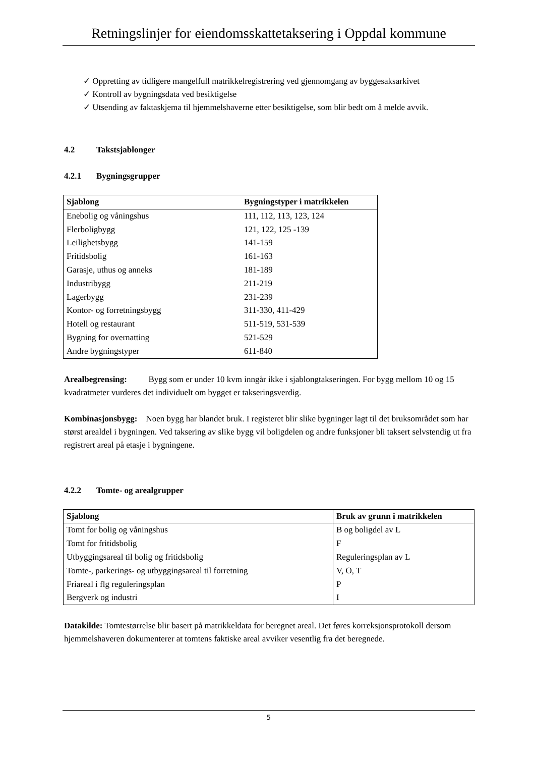Retningslinjer for eiendomsskattetaksering i Oppdal kommune
✓ Oppretting av tidligere mangelfull matrikkelregistrering ved gjennomgang av byggesaksarkivet
✓ Kontroll av bygningsdata ved besiktigelse
✓ Utsending av faktaskjema til hjemmelshaverne etter besiktigelse, som blir bedt om å melde avvik.
4.2 Takstsjablonger
4.2.1 Bygningsgrupper
| Sjablong | Bygningstyper i matrikkelen |
| --- | --- |
| Enebolig og våningshus | 111, 112, 113, 123, 124 |
| Flerboligbygg | 121, 122, 125 -139 |
| Leilighetsbygg | 141-159 |
| Fritidsbolig | 161-163 |
| Garasje, uthus og anneks | 181-189 |
| Industribygg | 211-219 |
| Lagerbygg | 231-239 |
| Kontor- og forretningsbygg | 311-330, 411-429 |
| Hotell og restaurant | 511-519, 531-539 |
| Bygning for overnatting | 521-529 |
| Andre bygningstyper | 611-840 |
Arealbegrensing: Bygg som er under 10 kvm inngår ikke i sjablongtakseringen. For bygg mellom 10 og 15 kvadratmeter vurderes det individuelt om bygget er takseringsverdig.
Kombinasjonsbygg: Noen bygg har blandet bruk. I registeret blir slike bygninger lagt til det bruksområdet som har størst arealdel i bygningen. Ved taksering av slike bygg vil boligdelen og andre funksjoner bli taksert selvstendig ut fra registrert areal på etasje i bygningene.
4.2.2 Tomte- og arealgrupper
| Sjablong | Bruk av grunn i matrikkelen |
| --- | --- |
| Tomt for bolig og våningshus | B og boligdel av L |
| Tomt for fritidsbolig | F |
| Utbyggingsareal til bolig og fritidsbolig | Reguleringsplan av L |
| Tomte-, parkerings- og utbyggingsareal til forretning | V, O, T |
| Friareal i flg reguleringsplan | P |
| Bergverk og industri | I |
Datakilde: Tomtestørrelse blir basert på matrikkeldata for beregnet areal. Det føres korreksjonsprotokoll dersom hjemmelshaveren dokumenterer at tomtens faktiske areal avviker vesentlig fra det beregnede.
5